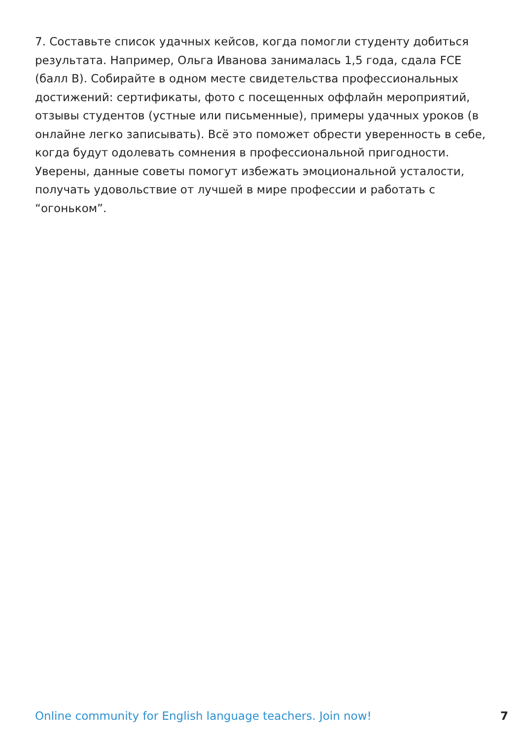7. Составьте список удачных кейсов, когда помогли студенту добиться результата. Например, Ольга Иванова занималась 1,5 года, сдала FCE (балл B). Собирайте в одном месте свидетельства профессиональных достижений: сертификаты, фото с посещенных оффлайн мероприятий, отзывы студентов (устные или письменные), примеры удачных уроков (в онлайне легко записывать). Всё это поможет обрести уверенность в себе, когда будут одолевать сомнения в профессиональной пригодности.
Уверены, данные советы помогут избежать эмоциональной усталости, получать удовольствие от лучшей в мире профессии и работать с “огоньком”.
Online community for English language teachers. Join now! 7